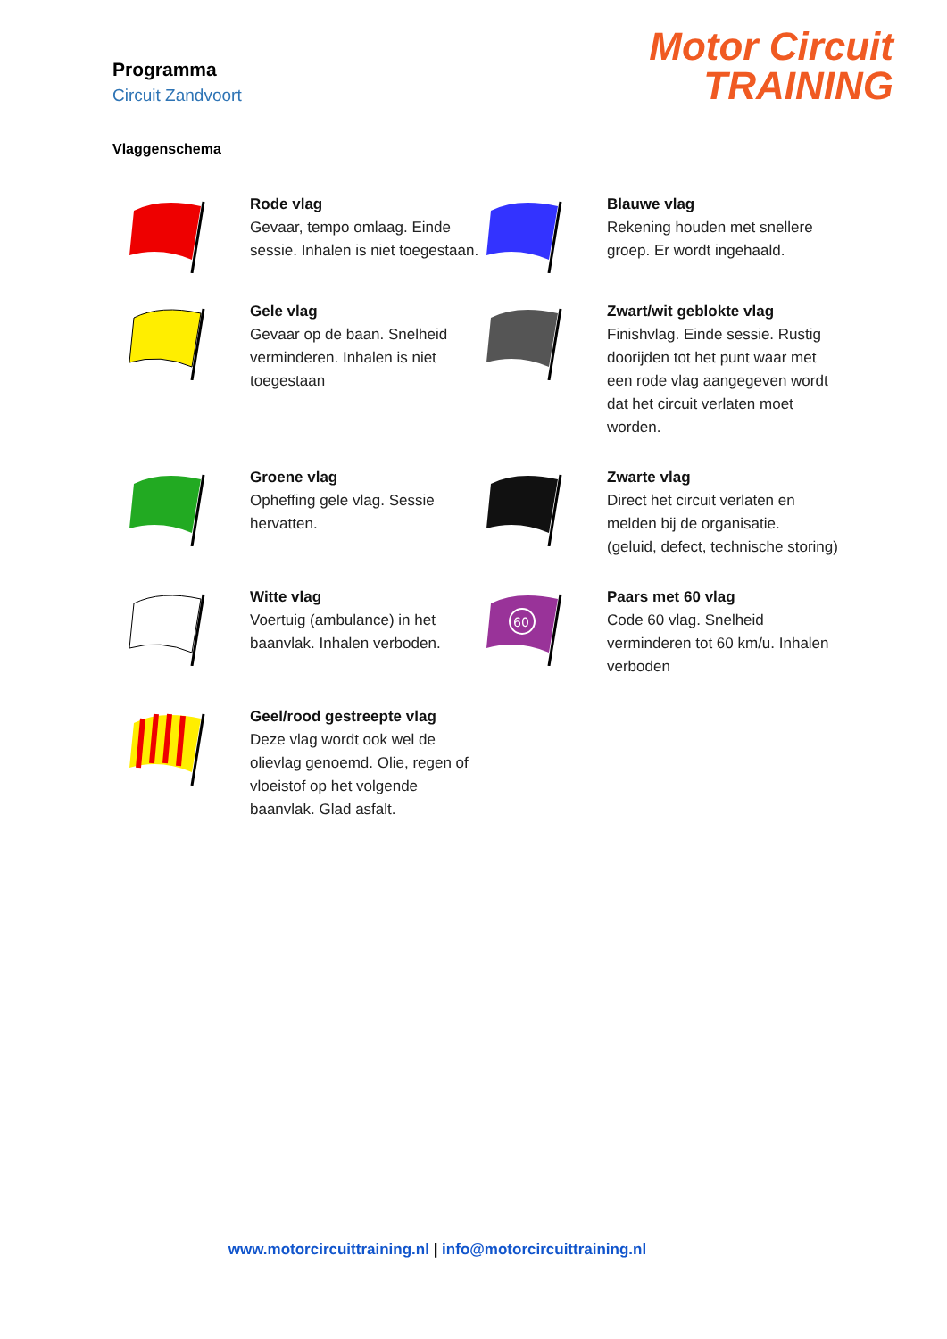Programma
Circuit Zandvoort
Motor Circuit
TRAINING
Vlaggenschema
Rode vlag
Gevaar, tempo omlaag. Einde sessie. Inhalen is niet toegestaan.
Blauwe vlag
Rekening houden met snellere groep. Er wordt ingehaald.
Gele vlag
Gevaar op de baan. Snelheid verminderen. Inhalen is niet toegestaan
Zwart/wit geblokte vlag
Finishvlag. Einde sessie. Rustig doorijden tot het punt waar met een rode vlag aangegeven wordt dat het circuit verlaten moet worden.
Groene vlag
Opheffing gele vlag. Sessie hervatten.
Zwarte vlag
Direct het circuit verlaten en melden bij de organisatie.
(geluid, defect, technische storing)
Witte vlag
Voertuig (ambulance) in het baanvlak. Inhalen verboden.
60
Paars met 60 vlag
Code 60 vlag. Snelheid verminderen tot 60 km/u. Inhalen verboden
Geel/rood gestreepte vlag
Deze vlag wordt ook wel de olievlag genoemd. Olie, regen of vloeistof op het volgende baanvlak. Glad asfalt.
www.motorcircuittraining.nl | info@motorcircuittraining.nl